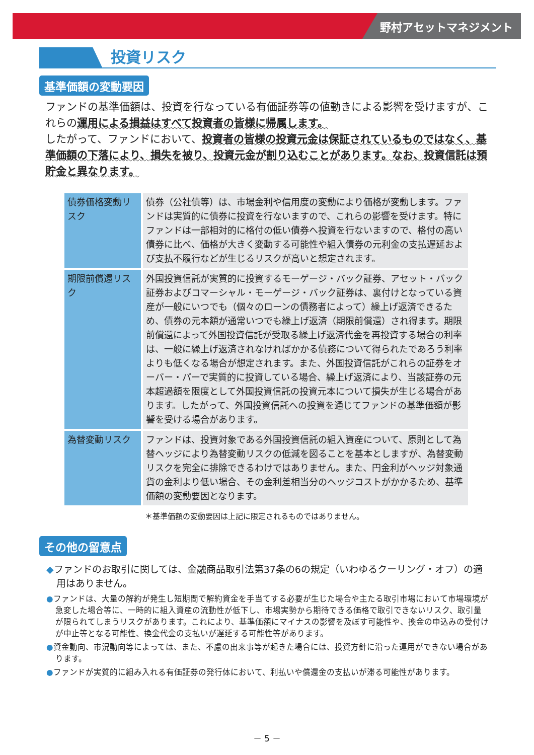野村アセットマネジメント
投資リスク
基準価額の変動要因
ファンドの基準価額は、投資を行なっている有価証券等の値動きによる影響を受けますが、これらの運用による損益はすべて投資者の皆様に帰属します。
したがって、ファンドにおいて、投資者の皆様の投資元金は保証されているものではなく、基準価額の下落により、損失を被り、投資元金が割り込むことがあります。なお、投資信託は預貯金と異なります。
| 債券価格変動リスク | 債券（公社債等）は、市場金利や信用度の変動により価格が変動します。ファンドは実質的に債券に投資を行ないますので、これらの影響を受けます。特にファンドは一部相対的に格付の低い債券へ投資を行ないますので、格付の高い債券に比べ、価格が大きく変動する可能性や組入債券の元利金の支払遅延および支払不履行などが生じるリスクが高いと想定されます。 |
| 期限前償還リスク | 外国投資信託が実質的に投資するモーゲージ・バック証券、アセット・バック証券およびコマーシャル・モーゲージ・バック証券は、裏付けとなっている資産が一般にいつでも（個々のローンの債務者によって）繰上げ返済できるため、債券の元本額が通常いつでも繰上げ返済（期限前償還）され得ます。期限前償還によって外国投資信託が受取る繰上げ返済代金を再投資する場合の利率は、一般に繰上げ返済されなければかかる債務について得られたであろう利率よりも低くなる場合が想定されます。また、外国投資信託がこれらの証券をオーバー・パーで実質的に投資している場合、繰上げ返済により、当該証券の元本超過額を限度として外国投資信託の投資元本について損失が生じる場合があります。したがって、外国投資信託への投資を通じてファンドの基準価額が影響を受ける場合があります。 |
| 為替変動リスク | ファンドは、投資対象である外国投資信託の組入資産について、原則として為替ヘッジにより為替変動リスクの低減を図ることを基本としますが、為替変動リスクを完全に排除できるわけではありません。また、円金利がヘッジ対象通貨の金利より低い場合、その金利差相当分のヘッジコストがかかるため、基準価額の変動要因となります。 |
＊基準価額の変動要因は上記に限定されるものではありません。
その他の留意点
◆ファンドのお取引に関しては、金融商品取引法第37条の6の規定（いわゆるクーリング・オフ）の適用はありません。
●ファンドは、大量の解約が発生し短期間で解約資金を手当てする必要が生じた場合や主たる取引市場において市場環境が急変した場合等に、一時的に組入資産の流動性が低下し、市場実勢から期待できる価格で取引できないリスク、取引量が限られてしまうリスクがあります。これにより、基準価額にマイナスの影響を及ぼす可能性や、換金の申込みの受付けが中止等となる可能性、換金代金の支払いが遅延する可能性等があります。
●資金動向、市況動向等によっては、また、不慮の出来事等が起きた場合には、投資方針に沿った運用ができない場合があります。
●ファンドが実質的に組み入れる有価証券の発行体において、利払いや償還金の支払いが滞る可能性があります。
－ 5 －